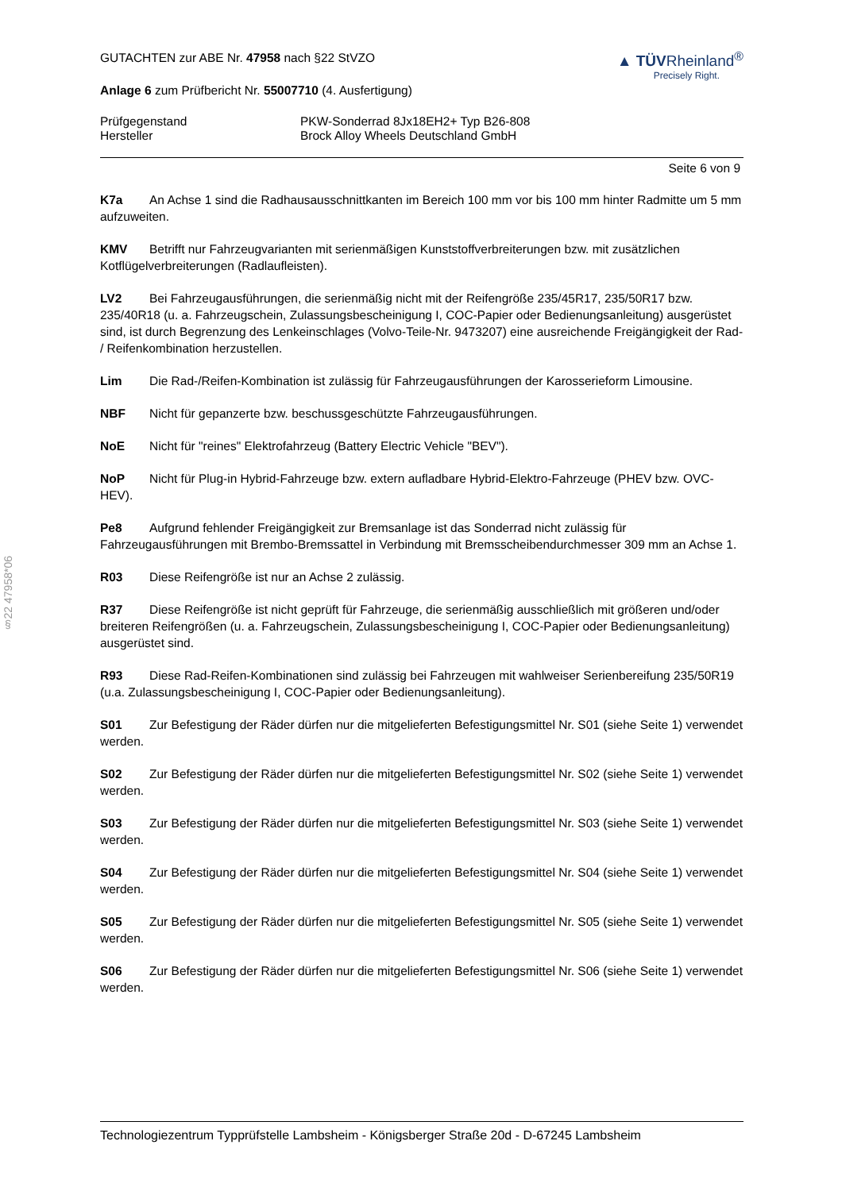§22 47958*06
GUTACHTEN zur ABE Nr. 47958 nach §22 StVZO
Anlage 6 zum Prüfbericht Nr. 55007710 (4. Ausfertigung)
▲ TÜVRheinland<sup>®</sup>
Precisely Right.
Prüfgegenstand
Hersteller
PKW-Sonderrad 8Jx18EH2+ Typ B26-808
Brock Alloy Wheels Deutschland GmbH
Seite 6 von 9
K7a An Achse 1 sind die Radhausausschnittkanten im Bereich 100 mm vor bis 100 mm hinter Radmitte um 5 mm aufzuweiten.
KMV Betrifft nur Fahrzeugvarianten mit serienmäßigen Kunststoffverbreiterungen bzw. mit zusätzlichen Kotflügelverbreiterungen (Radlaufleisten).
LV2 Bei Fahrzeugausführungen, die serienmäßig nicht mit der Reifengröße 235/45R17, 235/50R17 bzw. 235/40R18 (u. a. Fahrzeugschein, Zulassungsbescheinigung I, COC-Papier oder Bedienungsanleitung) ausgerüstet sind, ist durch Begrenzung des Lenkeinschlages (Volvo-Teile-Nr. 9473207) eine ausreichende Freigängigkeit der Rad- / Reifenkombination herzustellen.
Lim Die Rad-/Reifen-Kombination ist zulässig für Fahrzeugausführungen der Karosserieform Limousine.
NBF Nicht für gepanzerte bzw. beschussgeschützte Fahrzeugausführungen.
NoE Nicht für "reines" Elektrofahrzeug (Battery Electric Vehicle "BEV").
NoP Nicht für Plug-in Hybrid-Fahrzeuge bzw. extern aufladbare Hybrid-Elektro-Fahrzeuge (PHEV bzw. OVC-HEV).
Pe8 Aufgrund fehlender Freigängigkeit zur Bremsanlage ist das Sonderrad nicht zulässig für Fahrzeugausführungen mit Brembo-Bremssattel in Verbindung mit Bremsscheibendurchmesser 309 mm an Achse 1.
R03 Diese Reifengröße ist nur an Achse 2 zulässig.
R37 Diese Reifengröße ist nicht geprüft für Fahrzeuge, die serienmäßig ausschließlich mit größeren und/oder breiteren Reifengrößen (u. a. Fahrzeugschein, Zulassungsbescheinigung I, COC-Papier oder Bedienungsanleitung) ausgerüstet sind.
R93 Diese Rad-Reifen-Kombinationen sind zulässig bei Fahrzeugen mit wahlweiser Serienbereifung 235/50R19 (u.a. Zulassungsbescheinigung I, COC-Papier oder Bedienungsanleitung).
S01 Zur Befestigung der Räder dürfen nur die mitgelieferten Befestigungsmittel Nr. S01 (siehe Seite 1) verwendet werden.
S02 Zur Befestigung der Räder dürfen nur die mitgelieferten Befestigungsmittel Nr. S02 (siehe Seite 1) verwendet werden.
S03 Zur Befestigung der Räder dürfen nur die mitgelieferten Befestigungsmittel Nr. S03 (siehe Seite 1) verwendet werden.
S04 Zur Befestigung der Räder dürfen nur die mitgelieferten Befestigungsmittel Nr. S04 (siehe Seite 1) verwendet werden.
S05 Zur Befestigung der Räder dürfen nur die mitgelieferten Befestigungsmittel Nr. S05 (siehe Seite 1) verwendet werden.
S06 Zur Befestigung der Räder dürfen nur die mitgelieferten Befestigungsmittel Nr. S06 (siehe Seite 1) verwendet werden.
Technologiezentrum Typprüfstelle Lambsheim - Königsberger Straße 20d - D-67245 Lambsheim